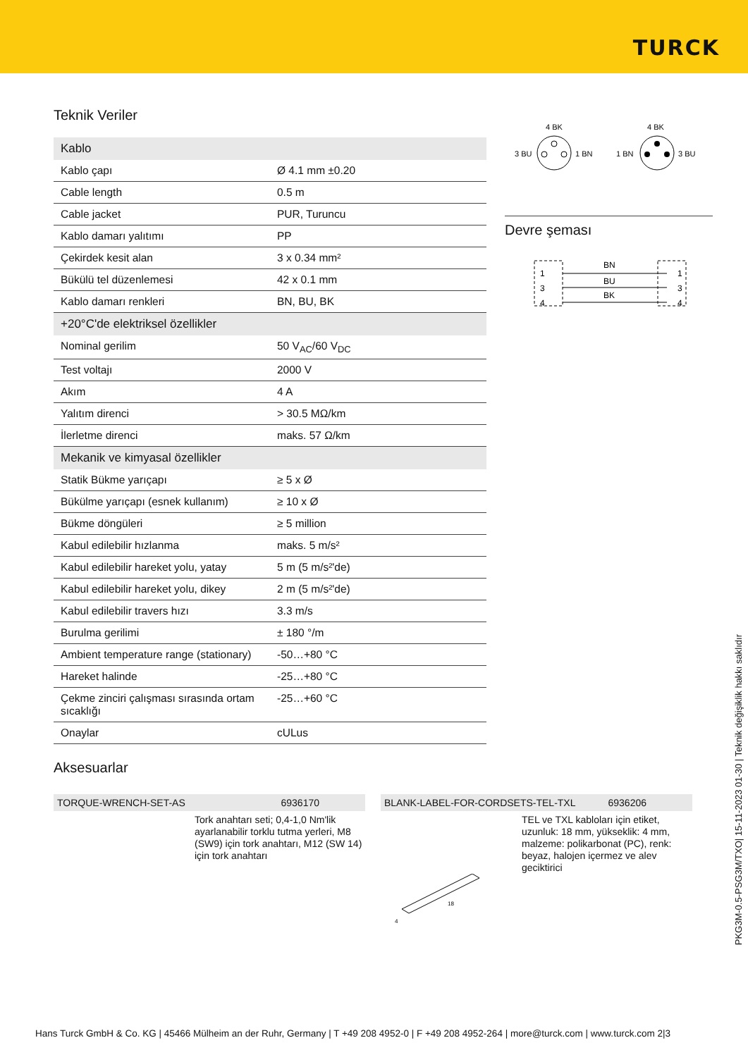TURCK
Teknik Veriler
| Kablo | |
| Kablo çapı | Ø 4.1 mm ±0.20 |
| Cable length | 0.5 m |
| Cable jacket | PUR, Turuncu |
| Kablo damarı yalıtımı | PP |
| Çekirdek kesit alan | 3 x 0.34 mm² |
| Bükülü tel düzenlemesi | 42 x 0.1 mm |
| Kablo damarı renkleri | BN, BU, BK |
| +20°C'de elektriksel özellikler | |
| Nominal gerilim | 50 V<sub>AC</sub>/60 V<sub>DC</sub> |
| Test voltajı | 2000 V |
| Akım | 4 A |
| Yalıtım direnci | > 30.5 MΩ/km |
| İlerletme direnci | maks. 57 Ω/km |
| Mekanik ve kimyasal özellikler | |
| Statik Bükme yarıçapı | ≥ 5 x Ø |
| Bükülme yarıçapı (esnek kullanım) | ≥ 10 x Ø |
| Bükme döngüleri | ≥ 5 million |
| Kabul edilebilir hızlanma | maks. 5 m/s² |
| Kabul edilebilir hareket yolu, yatay | 5 m (5 m/s²'de) |
| Kabul edilebilir hareket yolu, dikey | 2 m (5 m/s²'de) |
| Kabul edilebilir travers hızı | 3.3 m/s |
| Burulma gerilimi | ± 180 °/m |
| Ambient temperature range (stationary) | -50…+80 °C |
| Hareket halinde | -25…+80 °C |
| Çekme zinciri çalışması sırasında ortam sıcaklığı | -25…+60 °C |
| Onaylar | cULus |
4 BK
3 BU
1 BN
4 BK
1 BN
3 BU
Devre şeması
1
3
4
BN
BU
BK
1
3
4
Aksesuarlar
TORQUE-WRENCH-SET-AS 6936170
Tork anahtarı seti; 0,4-1,0 Nm'lik ayarlanabilir torklu tutma yerleri, M8 (SW9) için tork anahtarı, M12 (SW 14) için tork anahtarı
BLANK-LABEL-FOR-CORDSETS-TEL-TXL 6936206
TEL ve TXL kabloları için etiket, uzunluk: 18 mm, yükseklik: 4 mm, malzeme: polikarbonat (PC), renk: beyaz, halojen içermez ve alev geciktirici
18
4
PKG3M-0.5-PSG3M/TXO| 15-11-2023 01-30 | Teknik değişiklik hakkı saklıdır
Hans Turck GmbH & Co. KG | 45466 Mülheim an der Ruhr, Germany | T +49 208 4952-0 | F +49 208 4952-264 | more@turck.com | www.turck.com 2|3